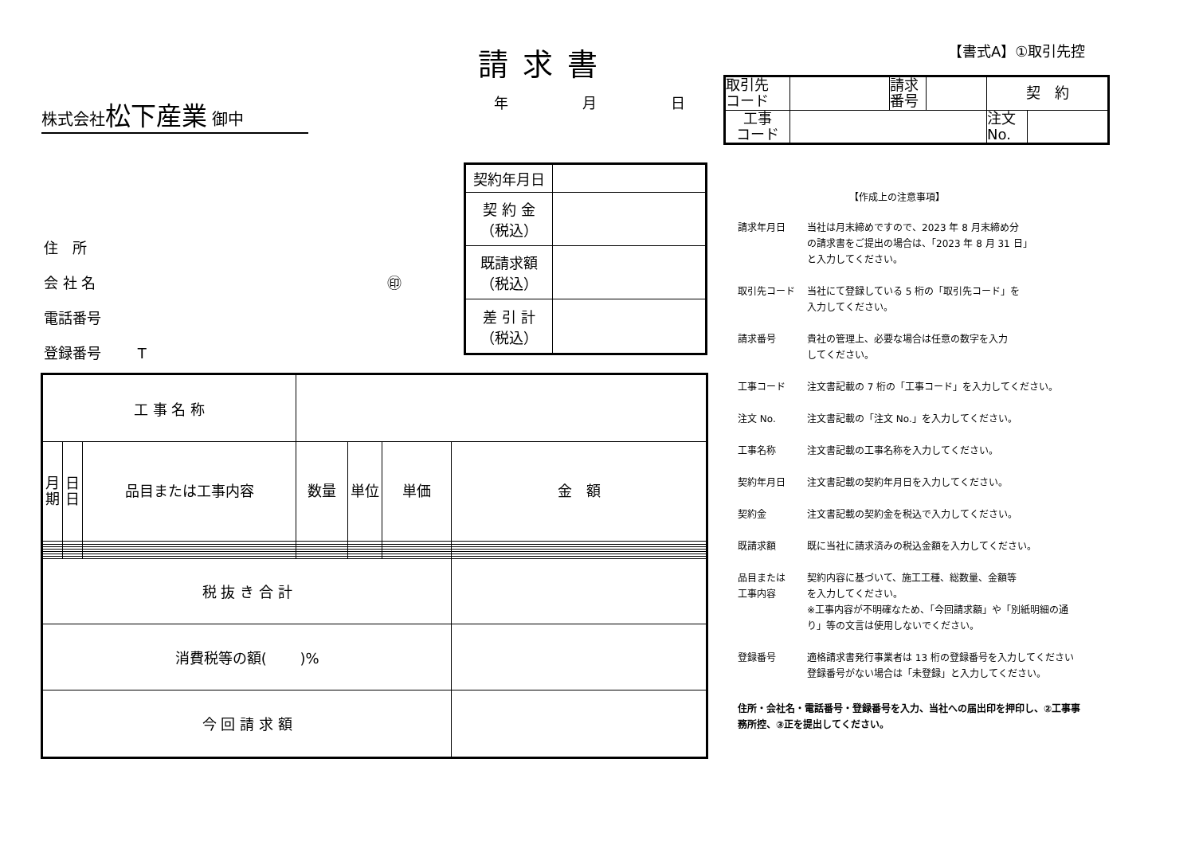【書式A】①取引先控
請求書
年 月 日
株式会社松下産業 御中
| 取引先 コード | | 請求 番号 | | 契 約 | |
| 工事 コード | | | | 注文 No. | |
| 契約年月日 | |
| 契 約 金 （税込） | |
| 既請求額 （税込） | |
| 差 引 計 （税込） | |
住　所
会 社 名 ㊞
電話番号
登録番号 T
| 工 事 名 称 | | | | | | |
| 月 期 | 日 日 | 品目または工事内容 | 数量 | 単位 | 単価 | 金 額 |
| 税 抜 き 合 計 | | | | | | |
| 消費税等の額( )% | | | | | | |
| 今 回 請 求 額 | | | | | | |
【作成上の注意事項】
請求年月日
当社は月末締めですので、2023 年 8 月末締め分
の請求書をご提出の場合は、「2023 年 8 月 31 日」
と入力してください。
取引先コード
当社にて登録している 5 桁の「取引先コード」を
入力してください。
請求番号
貴社の管理上、必要な場合は任意の数字を入力
してください。
工事コード
注文書記載の 7 桁の「工事コード」を入力してください。
注文 No.
注文書記載の「注文 No.」を入力してください。
工事名称
注文書記載の工事名称を入力してください。
契約年月日
注文書記載の契約年月日を入力してください。
契約金
注文書記載の契約金を税込で入力してください。
既請求額
既に当社に請求済みの税込金額を入力してください。
品目または
工事内容
契約内容に基づいて、施工工種、総数量、金額等
を入力してください。
※工事内容が不明確なため、「今回請求額」や「別紙明細の通
り」等の文言は使用しないでください。
登録番号
適格請求書発行事業者は 13 桁の登録番号を入力してください
登録番号がない場合は「未登録」と入力してください。
住所・会社名・電話番号・登録番号を入力、当社への届出印を押印し、②工事事務所控、③正を提出してください。